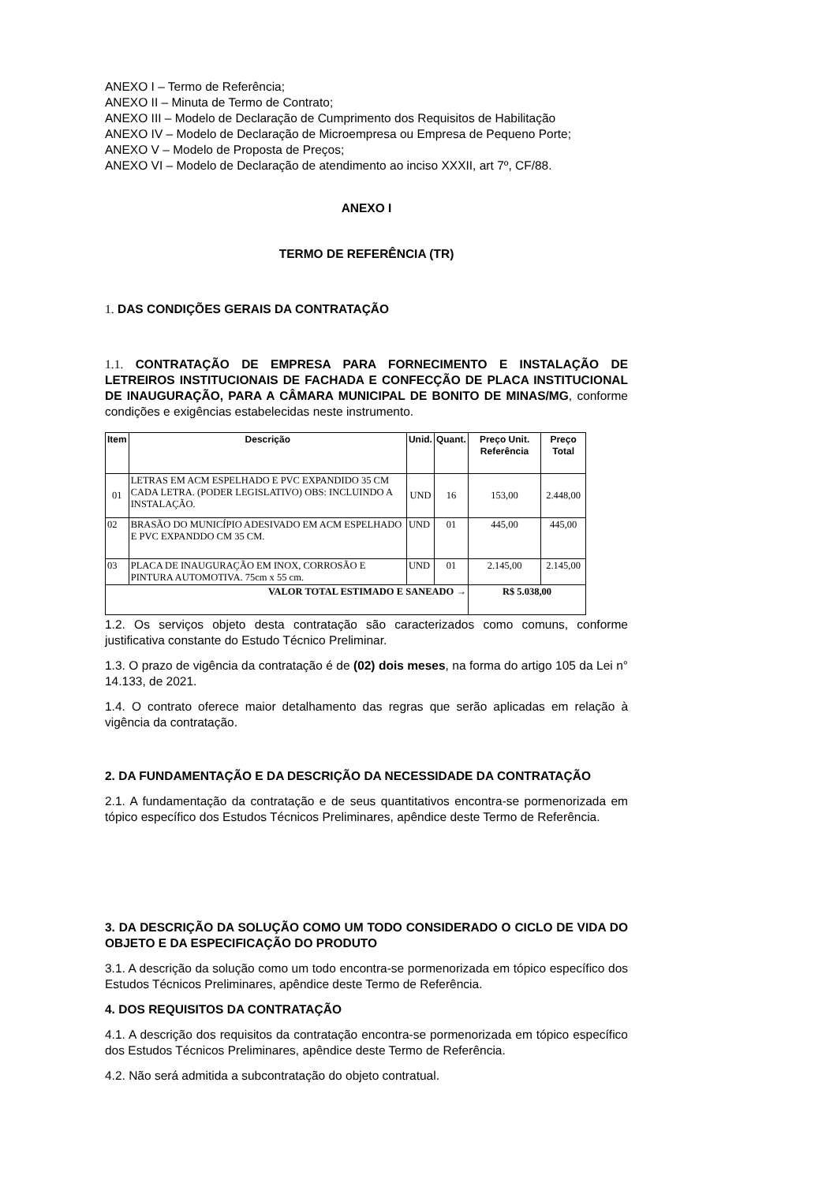ANEXO I – Termo de Referência;
ANEXO II – Minuta de Termo de Contrato;
ANEXO III – Modelo de Declaração de Cumprimento dos Requisitos de Habilitação
ANEXO IV – Modelo de Declaração de Microempresa ou Empresa de Pequeno Porte;
ANEXO V – Modelo de Proposta de Preços;
ANEXO VI – Modelo de Declaração de atendimento ao inciso XXXII, art 7º, CF/88.
ANEXO I
TERMO DE REFERÊNCIA (TR)
1. DAS CONDIÇÕES GERAIS DA CONTRATAÇÃO
1.1. CONTRATAÇÃO DE EMPRESA PARA FORNECIMENTO E INSTALAÇÃO DE LETREIROS INSTITUCIONAIS DE FACHADA E CONFECÇÃO DE PLACA INSTITUCIONAL DE INAUGURAÇÃO, PARA A CÂMARA MUNICIPAL DE BONITO DE MINAS/MG, conforme condições e exigências estabelecidas neste instrumento.
| Item | Descrição | Unid. | Quant. | Preço Unit. Referência | Preço Total |
| --- | --- | --- | --- | --- | --- |
| 01 | LETRAS EM ACM ESPELHADO E PVC EXPANDIDO 35 CM CADA LETRA. (PODER LEGISLATIVO) OBS: INCLUINDO A INSTALAÇÃO. | UND | 16 | 153,00 | 2.448,00 |
| 02 | BRASÃO DO MUNICÍPIO ADESIVADO EM ACM ESPELHADO E PVC EXPANDDO CM 35 CM. | UND | 01 | 445,00 | 445,00 |
| 03 | PLACA DE INAUGURAÇÃO EM INOX, CORROSÃO E PINTURA AUTOMOTIVA. 75cm x 55 cm. | UND | 01 | 2.145,00 | 2.145,00 |
| VALOR TOTAL ESTIMADO E SANEADO → | | | | R$ 5.038,00 | |
1.2. Os serviços objeto desta contratação são caracterizados como comuns, conforme justificativa constante do Estudo Técnico Preliminar.
1.3. O prazo de vigência da contratação é de (02) dois meses, na forma do artigo 105 da Lei n° 14.133, de 2021.
1.4. O contrato oferece maior detalhamento das regras que serão aplicadas em relação à vigência da contratação.
2. DA FUNDAMENTAÇÃO E DA DESCRIÇÃO DA NECESSIDADE DA CONTRATAÇÃO
2.1. A fundamentação da contratação e de seus quantitativos encontra-se pormenorizada em tópico específico dos Estudos Técnicos Preliminares, apêndice deste Termo de Referência.
3. DA DESCRIÇÃO DA SOLUÇÃO COMO UM TODO CONSIDERADO O CICLO DE VIDA DO OBJETO E DA ESPECIFICAÇÃO DO PRODUTO
3.1. A descrição da solução como um todo encontra-se pormenorizada em tópico específico dos Estudos Técnicos Preliminares, apêndice deste Termo de Referência.
4. DOS REQUISITOS DA CONTRATAÇÃO
4.1. A descrição dos requisitos da contratação encontra-se pormenorizada em tópico específico dos Estudos Técnicos Preliminares, apêndice deste Termo de Referência.
4.2. Não será admitida a subcontratação do objeto contratual.